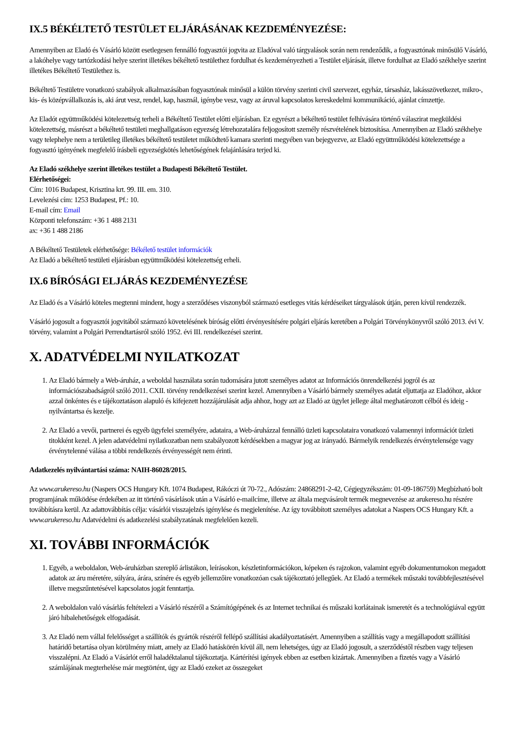IX.5 BÉKÉLTETŐ TESTÜLET ELJÁRÁSÁNAK KEZDEMÉNYEZÉSE:
Amennyiben az Eladó és Vásárló között esetlegesen fennálló fogyasztói jogvita az Eladóval való tárgyalások során nem rendeződik, a fogyasztónak minősülő Vásárló, a lakóhelye vagy tartózkodási helye szerint illetékes békéltető testülethez fordulhat és kezdeményezheti a Testület eljárását, illetve fordulhat az Eladó székhelye szerint illetékes Békéltető Testülethez is.
Békéltető Testületre vonatkozó szabályok alkalmazásában fogyasztónak minősül a külön törvény szerinti civil szervezet, egyház, társasház, lakásszövetkezet, mikro-, kis- és középvállalkozás is, aki árut vesz, rendel, kap, használ, igénybe vesz, vagy az áruval kapcsolatos kereskedelmi kommunikáció, ajánlat címzettje.
Az Eladót együttműködési kötelezettség terheli a Békéltető Testület előtti eljárásban. Ez egyrészt a békéltető testület felhívására történő válaszirat megküldési kötelezettség, másrészt a békéltető testületi meghallgatáson egyezség létrehozatalára feljogosított személy részvételének biztosítása. Amennyiben az Eladó székhelye vagy telephelye nem a területileg illetékes békéltető testületet működtető kamara szerinti megyében van bejegyezve, az Eladó együttműködési kötelezettsége a fogyasztó igényének megfelelő írásbeli egyezségkötés lehetőségének felajánlására terjed ki.
Az Eladó székhelye szerint illetékes testület a Budapesti Békéltető Testület.
Elérhetőségei:
Cím: 1016 Budapest, Krisztina krt. 99. III. em. 310.
Levelezési cím: 1253 Budapest, Pf.: 10.
E-mail cím: Email
Központi telefonszám: +36 1 488 2131
ax: +36 1 488 2186
A Békéltető Testületek elérhetősége: Békélető testület információk
Az Eladó a békéltető testületi eljárásban együttműködési kötelezettség erheli.
IX.6 BÍRÓSÁGI ELJÁRÁS KEZDEMÉNYEZÉSE
Az Eladó és a Vásárló köteles megtenni mindent, hogy a szerződéses viszonyból származó esetleges vitás kérdéseiket tárgyalások útján, peren kívül rendezzék.
Vásárló jogosult a fogyasztói jogvitából származó követelésének bíróság előtti érvényesítésére polgári eljárás keretében a Polgári Törvénykönyvről szóló 2013. évi V. törvény, valamint a Polgári Perrendtartásról szóló 1952. évi III. rendelkezései szerint.
X. ADATVÉDELMI NYILATKOZAT
1. Az Eladó bármely a Web-áruház, a weboldal használata során tudomására jutott személyes adatot az Információs önrendelkezési jogról és az információszabadságról szóló 2011. CXII. törvény rendelkezései szerint kezel. Amennyiben a Vásárló bármely személyes adatát eljuttatja az Eladóhoz, akkor azzal önkéntes és e tájékoztatáson alapuló és kifejezett hozzájárulását adja ahhoz, hogy azt az Eladó az ügylet jellege által meghatározott célból és ideig - nyilvántartsa és kezelje.
2. Az Eladó a vevői, partnerei és egyéb ügyfelei személyére, adataira, a Web-áruházzal fennálló üzleti kapcsolataira vonatkozó valamennyi információt üzleti titokként kezel. A jelen adatvédelmi nyilatkozatban nem szabályozott kérdésekben a magyar jog az irányadó. Bármelyik rendelkezés érvénytelensége vagy érvénytelenné válása a többi rendelkezés érvényességét nem érinti.
Adatkezelés nyilvántartási száma: NAIH-86028/2015.
Az www.arukereso.hu (Naspers OCS Hungary Kft. 1074 Budapest, Rákóczi út 70-72., Adószám: 24868291-2-42, Cégjegyzékszám: 01-09-186759) Megbízható bolt programjának működése érdekében az itt történő vásárlások után a Vásárló e-mailcíme, illetve az általa megvásárolt termék megnevezése az arukereso.hu részére továbbításra kerül. Az adattovábbítás célja: vásárlói visszajelzés igénylése és megjelenítése. Az így továbbított személyes adatokat a Naspers OCS Hungary Kft. a www.arukereso.hu Adatvédelmi és adatkezelési szabályzatának megfelelően kezeli.
XI. TOVÁBBI INFORMÁCIÓK
1. Egyéb, a weboldalon, Web-áruházban szereplő árlistákon, leírásokon, készletinformációkon, képeken és rajzokon, valamint egyéb dokumentumokon megadott adatok az áru méretére, súlyára, árára, színére és egyéb jellemzőire vonatkozóan csak tájékoztató jellegűek. Az Eladó a termékek műszaki továbbfejlesztésével illetve megszűntetésével kapcsolatos jogát fenntartja.
2. A weboldalon való vásárlás feltételezi a Vásárló részéről a Számítógépének és az Internet technikai és műszaki korlátainak ismeretét és a technológiával együtt járó hibalehetőségek elfogadását.
3. Az Eladó nem vállal felelősséget a szállítók és gyártók részéről fellépő szállítási akadályoztatásért. Amennyiben a szállítás vagy a megállapodott szállítási határidő betartása olyan körülmény miatt, amely az Eladó hatáskörén kívül áll, nem lehetséges, úgy az Eladó jogosult, a szerződéstől részben vagy teljesen visszalépni. Az Eladó a Vásárlót erről haladéktalanul tájékoztatja. Kártérítési igények ebben az esetben kizártak. Amennyiben a fizetés vagy a Vásárló számlájának megterhelése már megtörtént, úgy az Eladó ezeket az összegeket